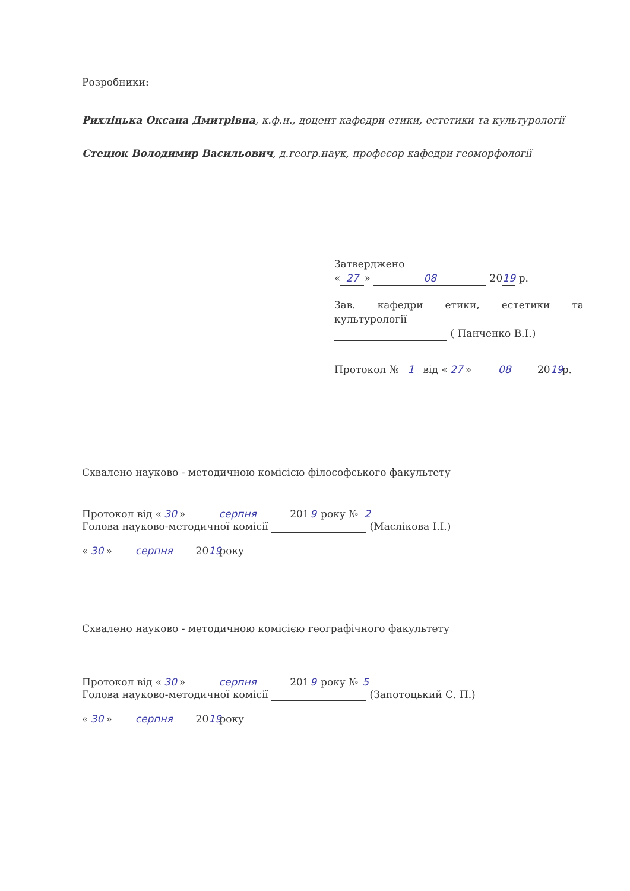Розробники:
Рихліцька Оксана Дмитрівна, к.ф.н., доцент кафедри етики, естетики та культурології
Стецюк Володимир Васильович, д.геогр.наук, професор кафедри геоморфології
Затверджено
« 27 » 08 20 19 р.
Зав. кафедри етики, естетики та культурології
( Панченко В.І.)
Протокол № 1 від « 27 » 08 20 19 р.
Схвалено науково - методичною комісією філософського факультету
Протокол від « 30 » серпня 201 9 року № 2
Голова науково-методичної комісії (Маслікова І.І.)
« 30 » серпня 20 19 року
Схвалено науково - методичною комісією географічного факультету
Протокол від « 30 » серпня 201 9 року № 5
Голова науково-методичної комісії (Запотоцький С. П.)
« 30 » серпня 20 19 року